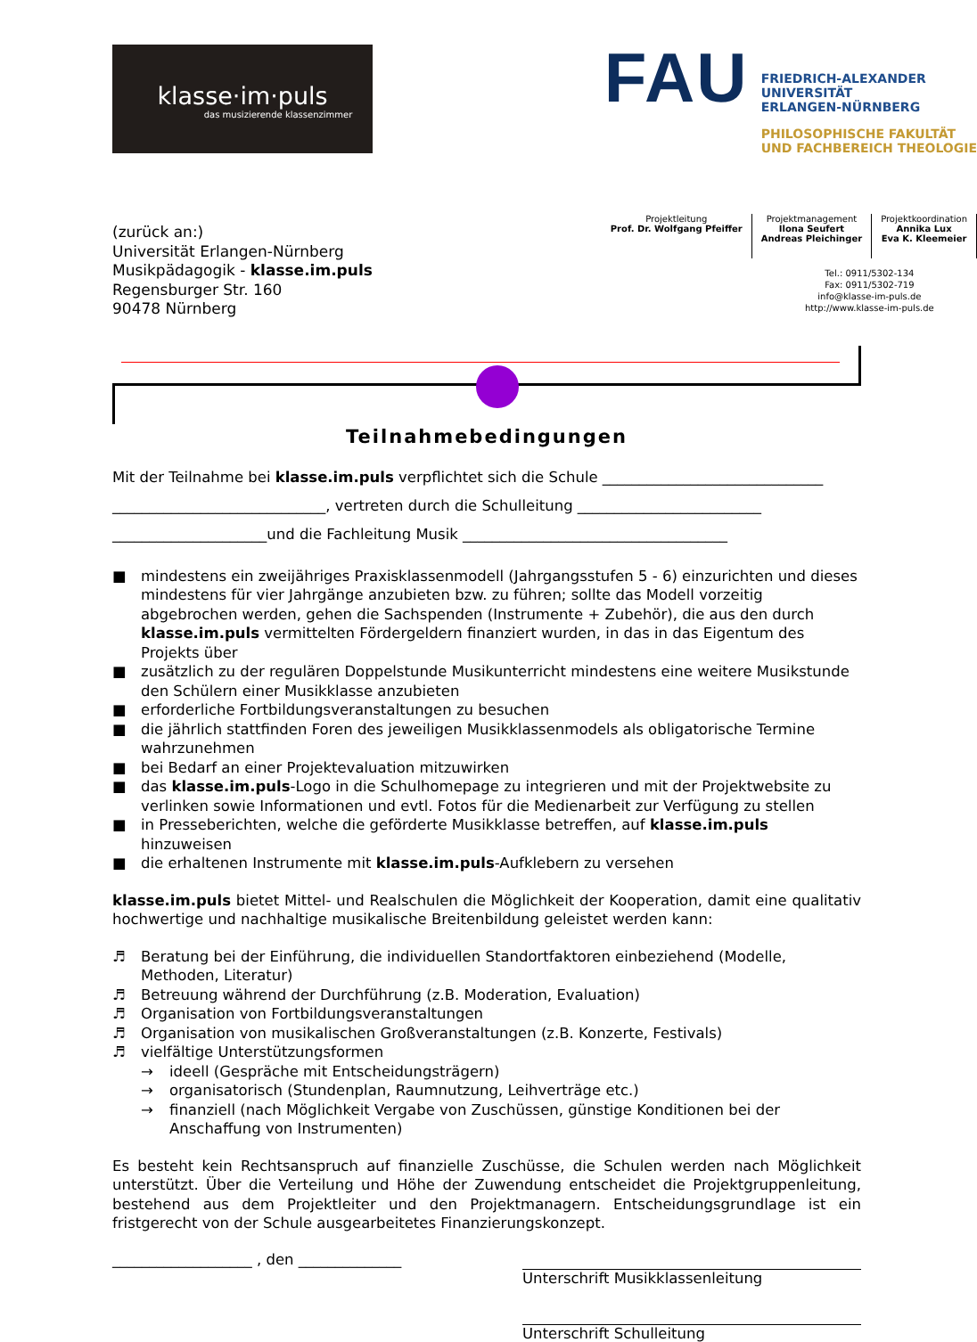klasse·im·puls
das musizierende klassenzimmer
FAU
FRIEDRICH-ALEXANDER
UNIVERSITÄT
ERLANGEN-NÜRNBERG
PHILOSOPHISCHE FAKULTÄT
UND FACHBEREICH THEOLOGIE
(zurück an:)
Universität Erlangen-Nürnberg
Musikpädagogik - klasse.im.puls
Regensburger Str. 160
90478 Nürnberg
Projektleitung
Prof. Dr. Wolfgang Pfeiffer
Projektmanagement
Ilona Seufert
Andreas Pleichinger
Projektkoordination
Annika Lux
Eva K. Kleemeier
Tel.: 0911/5302-134
Fax: 0911/5302-719
info@klasse-im-puls.de
http://www.klasse-im-puls.de
Teilnahmebedingungen
Mit der Teilnahme bei klasse.im.puls verpflichtet sich die Schule ______________________________
_____________________________, vertreten durch die Schulleitung _________________________
_____________________und die Fachleitung Musik ____________________________________
■ mindestens ein zweijähriges Praxisklassenmodell (Jahrgangsstufen 5 - 6) einzurichten und dieses mindestens für vier Jahrgänge anzubieten bzw. zu führen; sollte das Modell vorzeitig abgebrochen werden, gehen die Sachspenden (Instrumente + Zubehör), die aus den durch klasse.im.puls vermittelten Fördergeldern finanziert wurden, in das in das Eigentum des Projekts über
■ zusätzlich zu der regulären Doppelstunde Musikunterricht mindestens eine weitere Musikstunde den Schülern einer Musikklasse anzubieten
■ erforderliche Fortbildungsveranstaltungen zu besuchen
■ die jährlich stattfinden Foren des jeweiligen Musikklassenmodels als obligatorische Termine wahrzunehmen
■ bei Bedarf an einer Projektevaluation mitzuwirken
■ das klasse.im.puls-Logo in die Schulhomepage zu integrieren und mit der Projektwebsite zu verlinken sowie Informationen und evtl. Fotos für die Medienarbeit zur Verfügung zu stellen
■ in Presseberichten, welche die geförderte Musikklasse betreffen, auf klasse.im.puls hinzuweisen
■ die erhaltenen Instrumente mit klasse.im.puls-Aufklebern zu versehen
klasse.im.puls bietet Mittel- und Realschulen die Möglichkeit der Kooperation, damit eine qualitativ hochwertige und nachhaltige musikalische Breitenbildung geleistet werden kann:
♬ Beratung bei der Einführung, die individuellen Standortfaktoren einbeziehend (Modelle, Methoden, Literatur)
♬ Betreuung während der Durchführung (z.B. Moderation, Evaluation)
♬ Organisation von Fortbildungsveranstaltungen
♬ Organisation von musikalischen Großveranstaltungen (z.B. Konzerte, Festivals)
♬ vielfältige Unterstützungsformen
→ ideell (Gespräche mit Entscheidungsträgern)
→ organisatorisch (Stundenplan, Raumnutzung, Leihverträge etc.)
→ finanziell (nach Möglichkeit Vergabe von Zuschüssen, günstige Konditionen bei der Anschaffung von Instrumenten)
Es besteht kein Rechtsanspruch auf finanzielle Zuschüsse, die Schulen werden nach Möglichkeit unterstützt. Über die Verteilung und Höhe der Zuwendung entscheidet die Projektgruppenleitung, bestehend aus dem Projektleiter und den Projektmanagern. Entscheidungsgrundlage ist ein fristgerecht von der Schule ausgearbeitetes Finanzierungskonzept.
___________________ , den ______________
Unterschrift Musikklassenleitung
Unterschrift Schulleitung